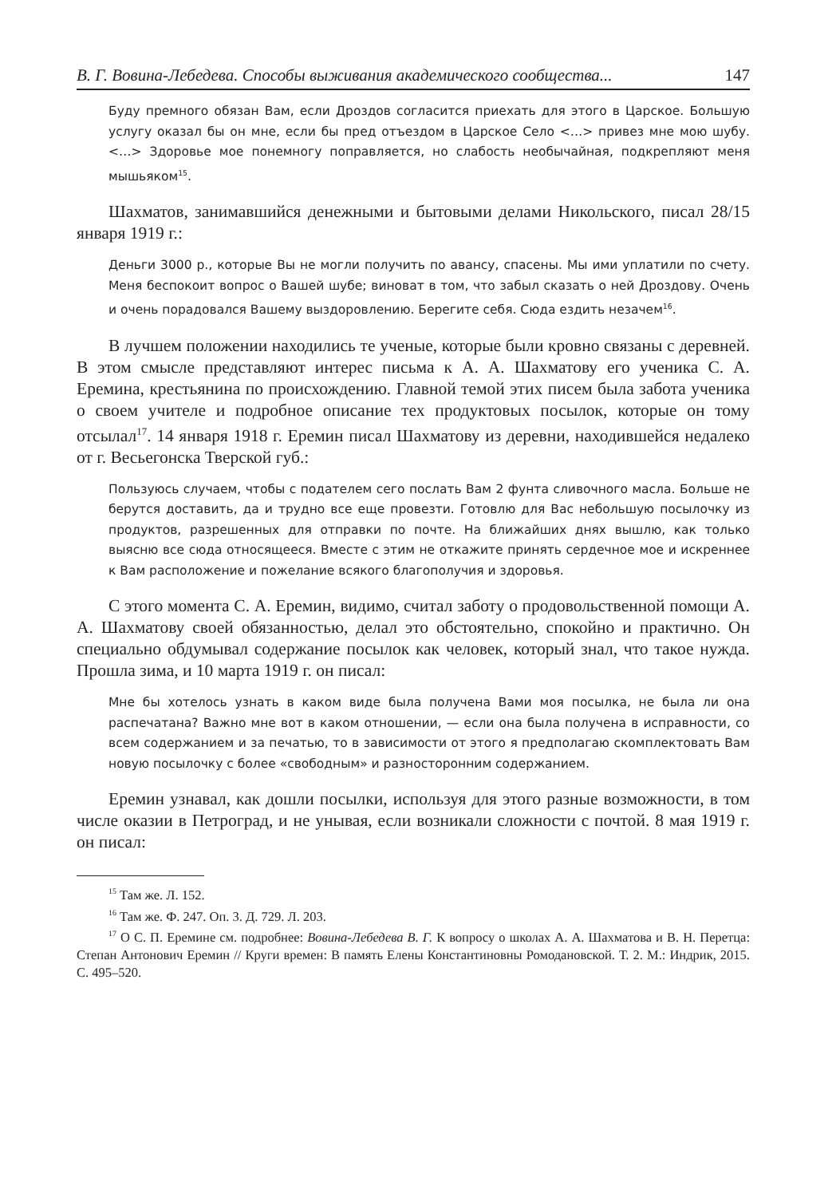В. Г. Вовина-Лебедева. Способы выживания академического сообщества... 147
Буду премного обязан Вам, если Дроздов согласится приехать для этого в Царское. Большую услугу оказал бы он мне, если бы пред отъездом в Царское Село <…> привез мне мою шубу. <…> Здоровье мое понемногу поправляется, но слабость необычайная, подкрепляют меня мышьяком<sup>15</sup>.
Шахматов, занимавшийся денежными и бытовыми делами Никольского, писал 28/15 января 1919 г.:
Деньги 3000 р., которые Вы не могли получить по авансу, спасены. Мы ими уплатили по счету. Меня беспокоит вопрос о Вашей шубе; виноват в том, что забыл сказать о ней Дроздову. Очень и очень порадовался Вашему выздоровлению. Берегите себя. Сюда ездить незачем<sup>16</sup>.
В лучшем положении находились те ученые, которые были кровно связаны с деревней. В этом смысле представляют интерес письма к А. А. Шахматову его ученика С. А. Еремина, крестьянина по происхождению. Главной темой этих писем была забота ученика о своем учителе и подробное описание тех продуктовых посылок, которые он тому отсылал<sup>17</sup>. 14 января 1918 г. Еремин писал Шахматову из деревни, находившейся недалеко от г. Весьегонска Тверской губ.:
Пользуюсь случаем, чтобы с подателем сего послать Вам 2 фунта сливочного масла. Больше не берутся доставить, да и трудно все еще провезти. Готовлю для Вас небольшую посылочку из продуктов, разрешенных для отправки по почте. На ближайших днях вышлю, как только выясню все сюда относящееся. Вместе с этим не откажите принять сердечное мое и искреннее к Вам расположение и пожелание всякого благополучия и здоровья.
С этого момента С. А. Еремин, видимо, считал заботу о продовольственной помощи А. А. Шахматову своей обязанностью, делал это обстоятельно, спокойно и практично. Он специально обдумывал содержание посылок как человек, который знал, что такое нужда. Прошла зима, и 10 марта 1919 г. он писал:
Мне бы хотелось узнать в каком виде была получена Вами моя посылка, не была ли она распечатана? Важно мне вот в каком отношении, — если она была получена в исправности, со всем содержанием и за печатью, то в зависимости от этого я предполагаю скомплектовать Вам новую посылочку с более «свободным» и разносторонним содержанием.
Еремин узнавал, как дошли посылки, используя для этого разные возможности, в том числе оказии в Петроград, и не унывая, если возникали сложности с почтой. 8 мая 1919 г. он писал:
<sup>15</sup> Там же. Л. 152.
<sup>16</sup> Там же. Ф. 247. Оп. 3. Д. 729. Л. 203.
<sup>17</sup> О С. П. Еремине см. подробнее: Вовина-Лебедева В. Г. К вопросу о школах А. А. Шахматова и В. Н. Перетца: Степан Антонович Еремин // Круги времен: В память Елены Константиновны Ромодановской. Т. 2. М.: Индрик, 2015. С. 495–520.